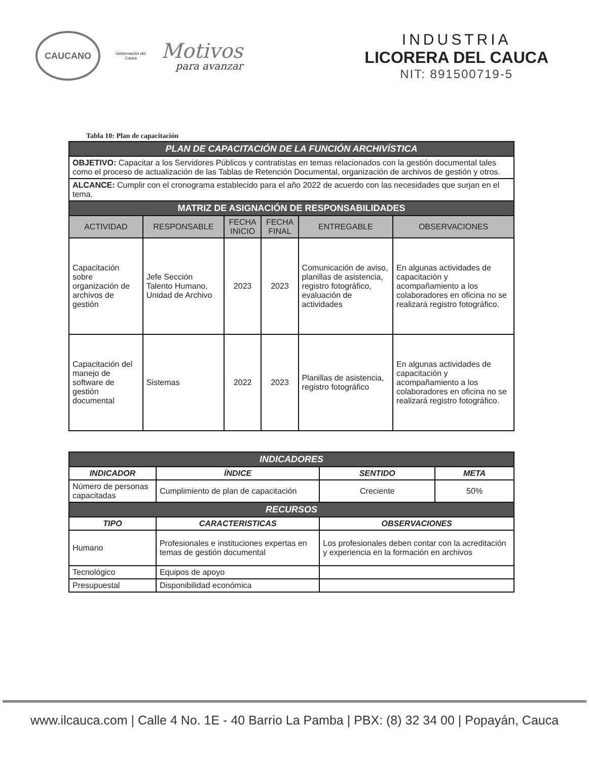CAUCANO
Gobernación del Cauca
Motivos
para avanzar
INDUSTRIA
LICORERA DEL CAUCA
NIT: 891500719-5
Tabla 10: Plan de capacitación
| PLAN DE CAPACITACIÓN DE LA FUNCIÓN ARCHIVÍSTICA | | | | | |
| OBJETIVO: Capacitar a los Servidores Públicos y contratistas en temas relacionados con la gestión documental tales como el proceso de actualización de las Tablas de Retención Documental, organización de archivos de gestión y otros. | | | | | |
| ALCANCE: Cumplir con el cronograma establecido para el año 2022 de acuerdo con las necesidades que surjan en el tema. | | | | | |
| MATRIZ DE ASIGNACIÓN DE RESPONSABILIDADES | | | | | |
| ACTIVIDAD | RESPONSABLE | FECHA INICIO | FECHA FINAL | ENTREGABLE | OBSERVACIONES |
| Capacitación sobre organización de archivos de gestión | Jefe Sección Talento Humano, Unidad de Archivo | 2023 | 2023 | Comunicación de aviso, planillas de asistencia, registro fotográfico, evaluación de actividades | En algunas actividades de capacitación y acompañamiento a los colaboradores en oficina no se realizará registro fotográfico. |
| Capacitación del manejo de software de gestión documental | Sistemas | 2022 | 2023 | Planillas de asistencia, registro fotográfico | En algunas actividades de capacitación y acompañamiento a los colaboradores en oficina no se realizará registro fotográfico. |
| INDICADORES | | | | |
| INDICADOR | | ÍNDICE | SENTIDO | META |
| Número de personas capacitadas | | Cumplimiento de plan de capacitación | Creciente | 50% |
| RECURSOS | | | | |
| TIPO | CARACTERISTICAS | | OBSERVACIONES | |
| Humano | Profesionales e instituciones expertas en temas de gestión documental | | Los profesionales deben contar con la acreditación y experiencia en la formación en archivos | |
| Tecnológico | Equipos de apoyo | | | |
| Presupuestal | Disponibilidad económica | | | |
www.ilcauca.com | Calle 4 No. 1E - 40 Barrio La Pamba | PBX: (8) 32 34 00 | Popayán, Cauca